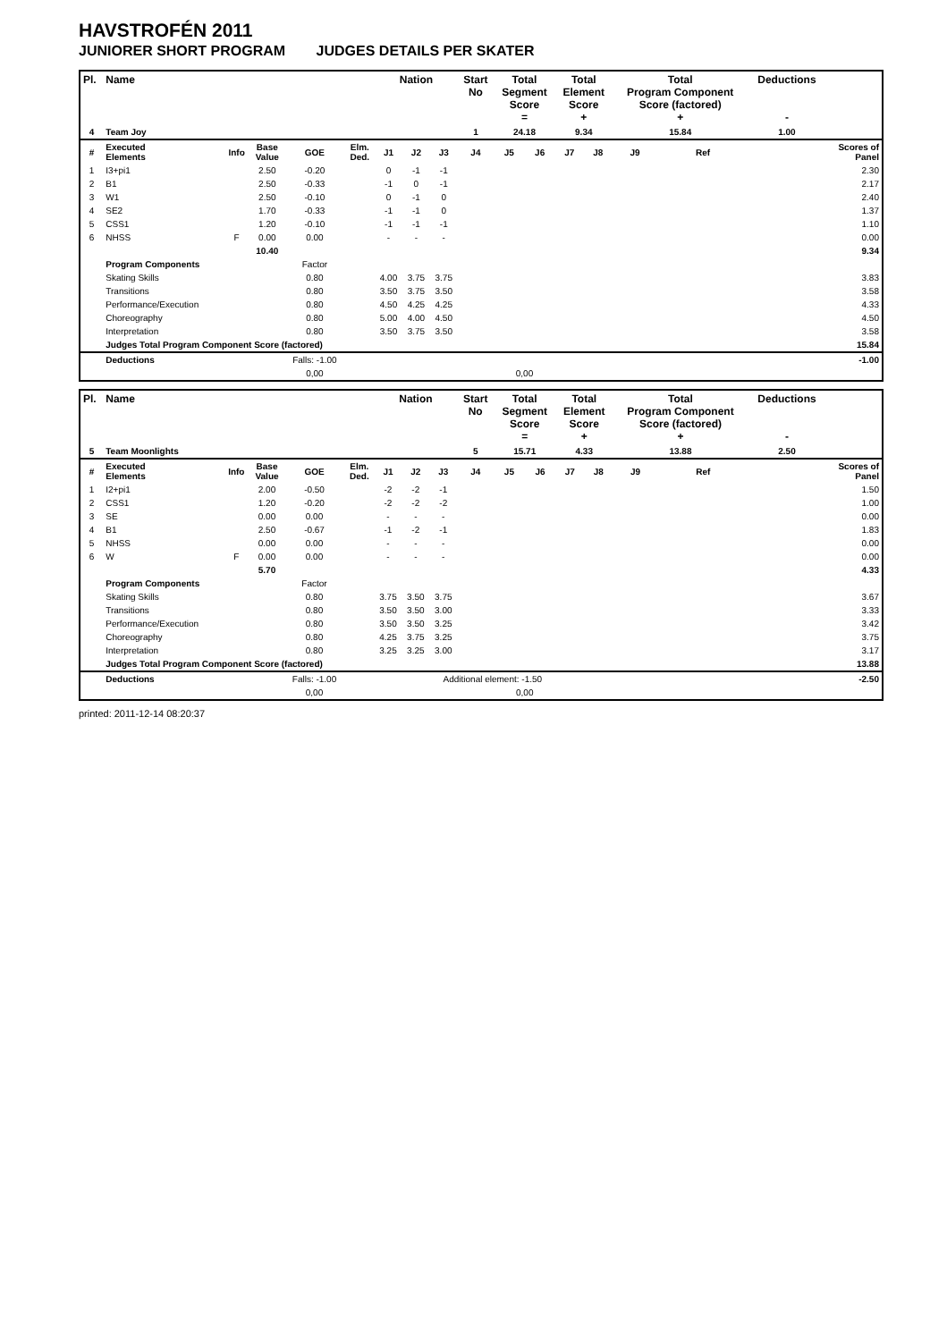HAVSTROFÉN 2011
JUNIORER SHORT PROGRAM JUDGES DETAILS PER SKATER
| Pl. | Name | | | | | Nation | | | Start No | Total Segment Score = | | Total Element Score + | | Total Program Component Score (factored) + | | | | Deductions - | |
| --- | --- | --- | --- | --- | --- | --- | --- | --- | --- | --- | --- | --- | --- | --- | --- | --- | --- | --- | --- |
| 4 | Team Joy | | | | | | | | 1 | 24.18 | | 9.34 | | 15.84 | | | | 1.00 | |
| # | Executed Elements | Info | Base Value | GOE | Elm. Ded. | J1 | J2 | J3 | J4 | J5 | J6 | J7 | J8 | J9 | | Ref | | | Scores of Panel |
| 1 | I3+pi1 | | 2.50 | -0.20 | | 0 | -1 | -1 | | | | | | | | | | | 2.30 |
| 2 | B1 | | 2.50 | -0.33 | | -1 | 0 | -1 | | | | | | | | | | | 2.17 |
| 3 | W1 | | 2.50 | -0.10 | | 0 | -1 | 0 | | | | | | | | | | | 2.40 |
| 4 | SE2 | | 1.70 | -0.33 | | -1 | -1 | 0 | | | | | | | | | | | 1.37 |
| 5 | CSS1 | | 1.20 | -0.10 | | -1 | -1 | -1 | | | | | | | | | | | 1.10 |
| 6 | NHSS | F | 0.00 | 0.00 | | - | - | - | | | | | | | | | | | 0.00 |
| | | | 10.40 | | | | | | | | | | | | | | | | 9.34 |
| | Program Components | | | Factor | | | | | | | | | | | | | | | |
| | Skating Skills | | | 0.80 | | 4.00 | 3.75 | 3.75 | | | | | | | | | | | 3.83 |
| | Transitions | | | 0.80 | | 3.50 | 3.75 | 3.50 | | | | | | | | | | | 3.58 |
| | Performance/Execution | | | 0.80 | | 4.50 | 4.25 | 4.25 | | | | | | | | | | | 4.33 |
| | Choreography | | | 0.80 | | 5.00 | 4.00 | 4.50 | | | | | | | | | | | 4.50 |
| | Interpretation | | | 0.80 | | 3.50 | 3.75 | 3.50 | | | | | | | | | | | 3.58 |
| | Judges Total Program Component Score (factored) | | | | | | | | | | | | | | | | | | 15.84 |
| | Deductions | | | Falls: -1.00 | | | | | | | | | | | | | | | -1.00 |
| | | | | 0,00 | | | | | | 0,00 | | | | | | | | | |
| Pl. | Name | | | | | Nation | | | Start No | Total Segment Score = | | Total Element Score + | | Total Program Component Score (factored) + | | | | Deductions - | |
| --- | --- | --- | --- | --- | --- | --- | --- | --- | --- | --- | --- | --- | --- | --- | --- | --- | --- | --- | --- |
| 5 | Team Moonlights | | | | | | | | 5 | 15.71 | | 4.33 | | 13.88 | | | | 2.50 | |
| # | Executed Elements | Info | Base Value | GOE | Elm. Ded. | J1 | J2 | J3 | J4 | J5 | J6 | J7 | J8 | J9 | | Ref | | | Scores of Panel |
| 1 | I2+pi1 | | 2.00 | -0.50 | | -2 | -2 | -1 | | | | | | | | | | | 1.50 |
| 2 | CSS1 | | 1.20 | -0.20 | | -2 | -2 | -2 | | | | | | | | | | | 1.00 |
| 3 | SE | | 0.00 | 0.00 | | - | - | - | | | | | | | | | | | 0.00 |
| 4 | B1 | | 2.50 | -0.67 | | -1 | -2 | -1 | | | | | | | | | | | 1.83 |
| 5 | NHSS | | 0.00 | 0.00 | | - | - | - | | | | | | | | | | | 0.00 |
| 6 | W | F | 0.00 | 0.00 | | - | - | - | | | | | | | | | | | 0.00 |
| | | | 5.70 | | | | | | | | | | | | | | | | 4.33 |
| | Program Components | | | Factor | | | | | | | | | | | | | | | |
| | Skating Skills | | | 0.80 | | 3.75 | 3.50 | 3.75 | | | | | | | | | | | 3.67 |
| | Transitions | | | 0.80 | | 3.50 | 3.50 | 3.00 | | | | | | | | | | | 3.33 |
| | Performance/Execution | | | 0.80 | | 3.50 | 3.50 | 3.25 | | | | | | | | | | | 3.42 |
| | Choreography | | | 0.80 | | 4.25 | 3.75 | 3.25 | | | | | | | | | | | 3.75 |
| | Interpretation | | | 0.80 | | 3.25 | 3.25 | 3.00 | | | | | | | | | | | 3.17 |
| | Judges Total Program Component Score (factored) | | | | | | | | | | | | | | | | | | 13.88 |
| | Deductions | | | Falls: -1.00 | | | | Additional element: -1.50 | | | | | | | | | | | -2.50 |
| | | | | 0,00 | | | | | | 0,00 | | | | | | | | | |
printed: 2011-12-14 08:20:37